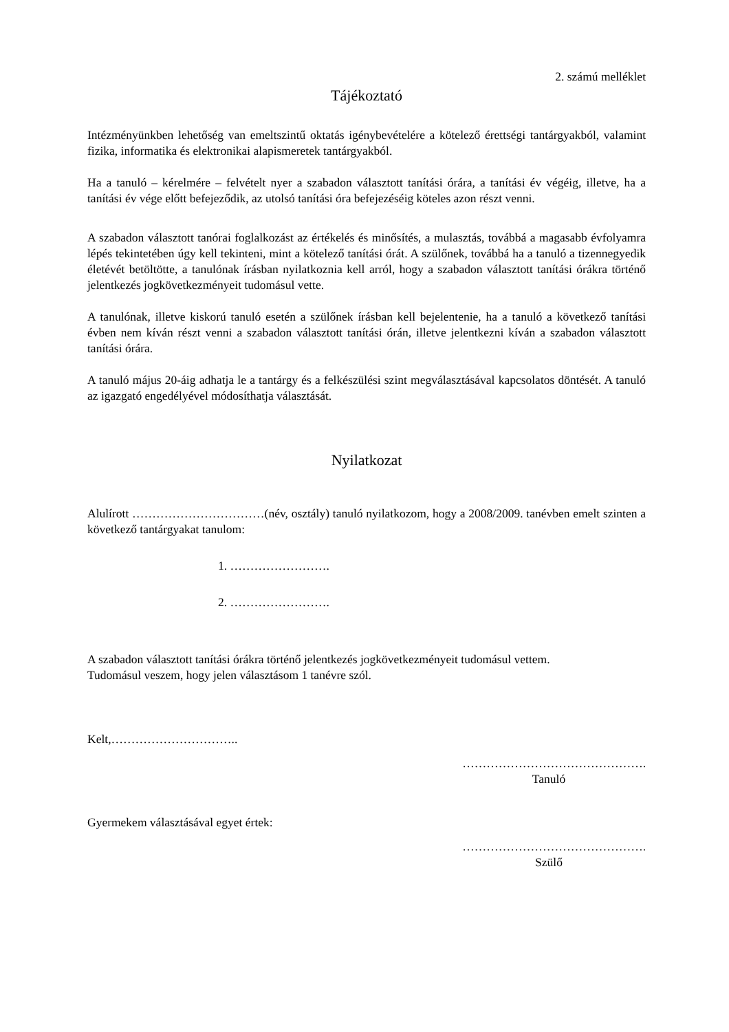2. számú melléklet
Tájékoztató
Intézményünkben lehetőség van emeltszintű oktatás igénybevételére a kötelező érettségi tantárgyakból, valamint fizika, informatika és elektronikai alapismeretek tantárgyakból.
Ha a tanuló – kérelmére – felvételt nyer a szabadon választott tanítási órára, a tanítási év végéig, illetve, ha a tanítási év vége előtt befejeződik, az utolsó tanítási óra befejezéséig köteles azon részt venni.
A szabadon választott tanórai foglalkozást az értékelés és minősítés, a mulasztás, továbbá a magasabb évfolyamra lépés tekintetében úgy kell tekinteni, mint a kötelező tanítási órát. A szülőnek, továbbá ha a tanuló a tizennegyedik életévét betöltötte, a tanulónak írásban nyilatkoznia kell arról, hogy a szabadon választott tanítási órákra történő jelentkezés jogkövetkezményeit tudomásul vette.
A tanulónak, illetve kiskorú tanuló esetén a szülőnek írásban kell bejelentenie, ha a tanuló a következő tanítási évben nem kíván részt venni a szabadon választott tanítási órán, illetve jelentkezni kíván a szabadon választott tanítási órára.
A tanuló május 20-áig adhatja le a tantárgy és a felkészülési szint megválasztásával kapcsolatos döntését. A tanuló az igazgató engedélyével módosíthatja választását.
Nyilatkozat
Alulírott ……………………………(név, osztály) tanuló nyilatkozom, hogy a 2008/2009. tanévben emelt szinten a következő tantárgyakat tanulom:
1. …………………….
2. …………………….
A szabadon választott tanítási órákra történő jelentkezés jogkövetkezményeit tudomásul vettem.
Tudomásul veszem, hogy jelen választásom 1 tanévre szól.
Kelt,…………………………..
……………………………………….
Tanuló
Gyermekem választásával egyet értek:
……………………………………….
Szülő